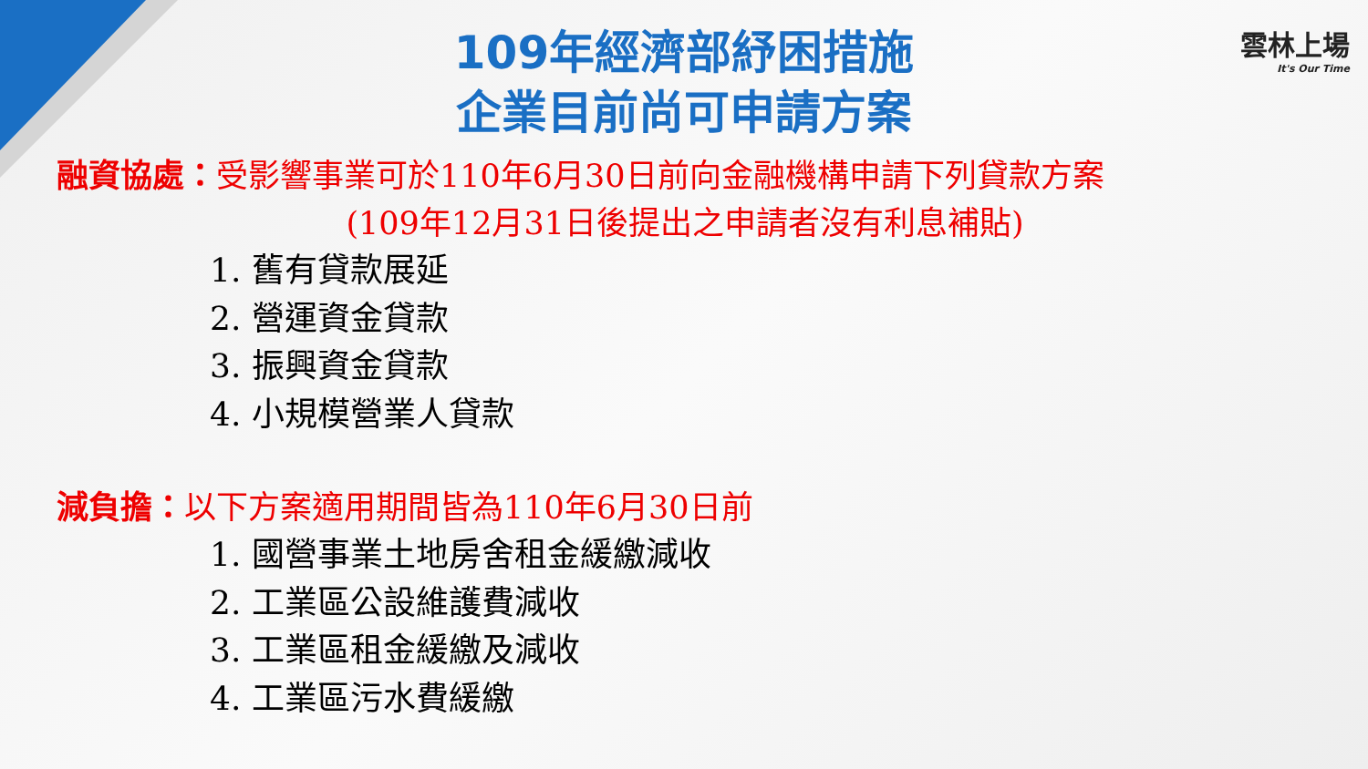雲林上場
It's Our Time
109年經濟部紓困措施
企業目前尚可申請方案
融資協處：受影響事業可於110年6月30日前向金融機構申請下列貸款方案
(109年12月31日後提出之申請者沒有利息補貼)
1. 舊有貸款展延
2. 營運資金貸款
3. 振興資金貸款
4. 小規模營業人貸款
減負擔：以下方案適用期間皆為110年6月30日前
1. 國營事業土地房舍租金緩繳減收
2. 工業區公設維護費減收
3. 工業區租金緩繳及減收
4. 工業區污水費緩繳